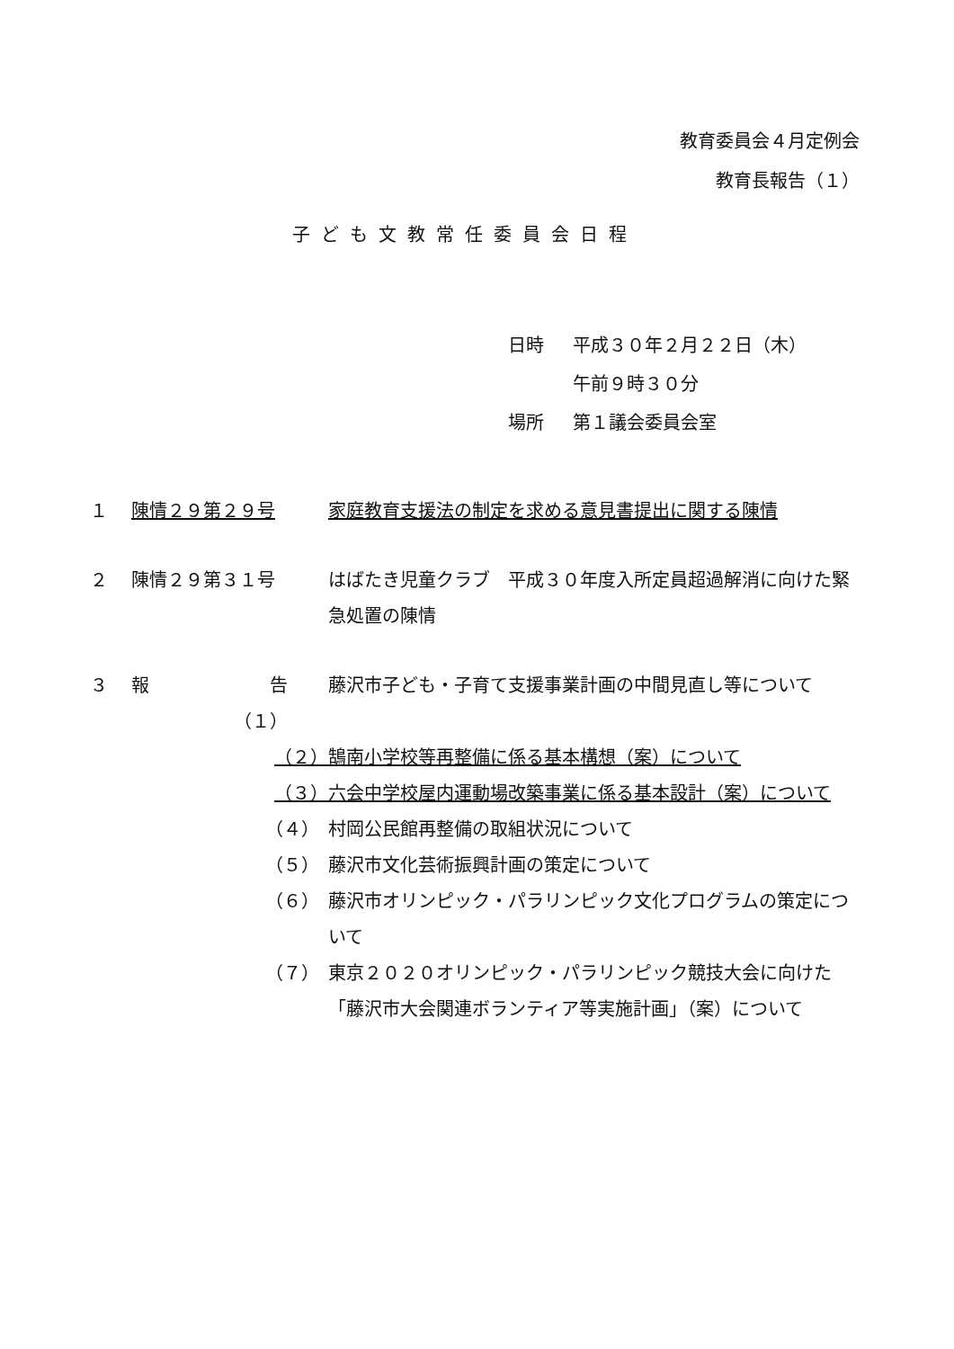教育委員会４月定例会
教育長報告（１）
子ども文教常任委員会日程
| 日時 | 平成３０年２月２２日（木） |
| | 午前９時３０分 |
| 場所 | 第１議会委員会室 |
| １ | 陳情２９第２９号 | | 家庭教育支援法の制定を求める意見書提出に関する陳情 |
| ２ | 陳情２９第３１号 | | はばたき児童クラブ 平成３０年度入所定員超過解消に向けた緊急処置の陳情 |
| ３ | 報 | 告（１） | 藤沢市子ども・子育て支援事業計画の中間見直し等について |
| | | （２） | 鵠南小学校等再整備に係る基本構想（案）について |
| | | （３） | 六会中学校屋内運動場改築事業に係る基本設計（案）について |
| | | （４） | 村岡公民館再整備の取組状況について |
| | | （５） | 藤沢市文化芸術振興計画の策定について |
| | | （６） | 藤沢市オリンピック・パラリンピック文化プログラムの策定について |
| | | （７） | 東京２０２０オリンピック・パラリンピック競技大会に向けた「藤沢市大会関連ボランティア等実施計画」（案）について |